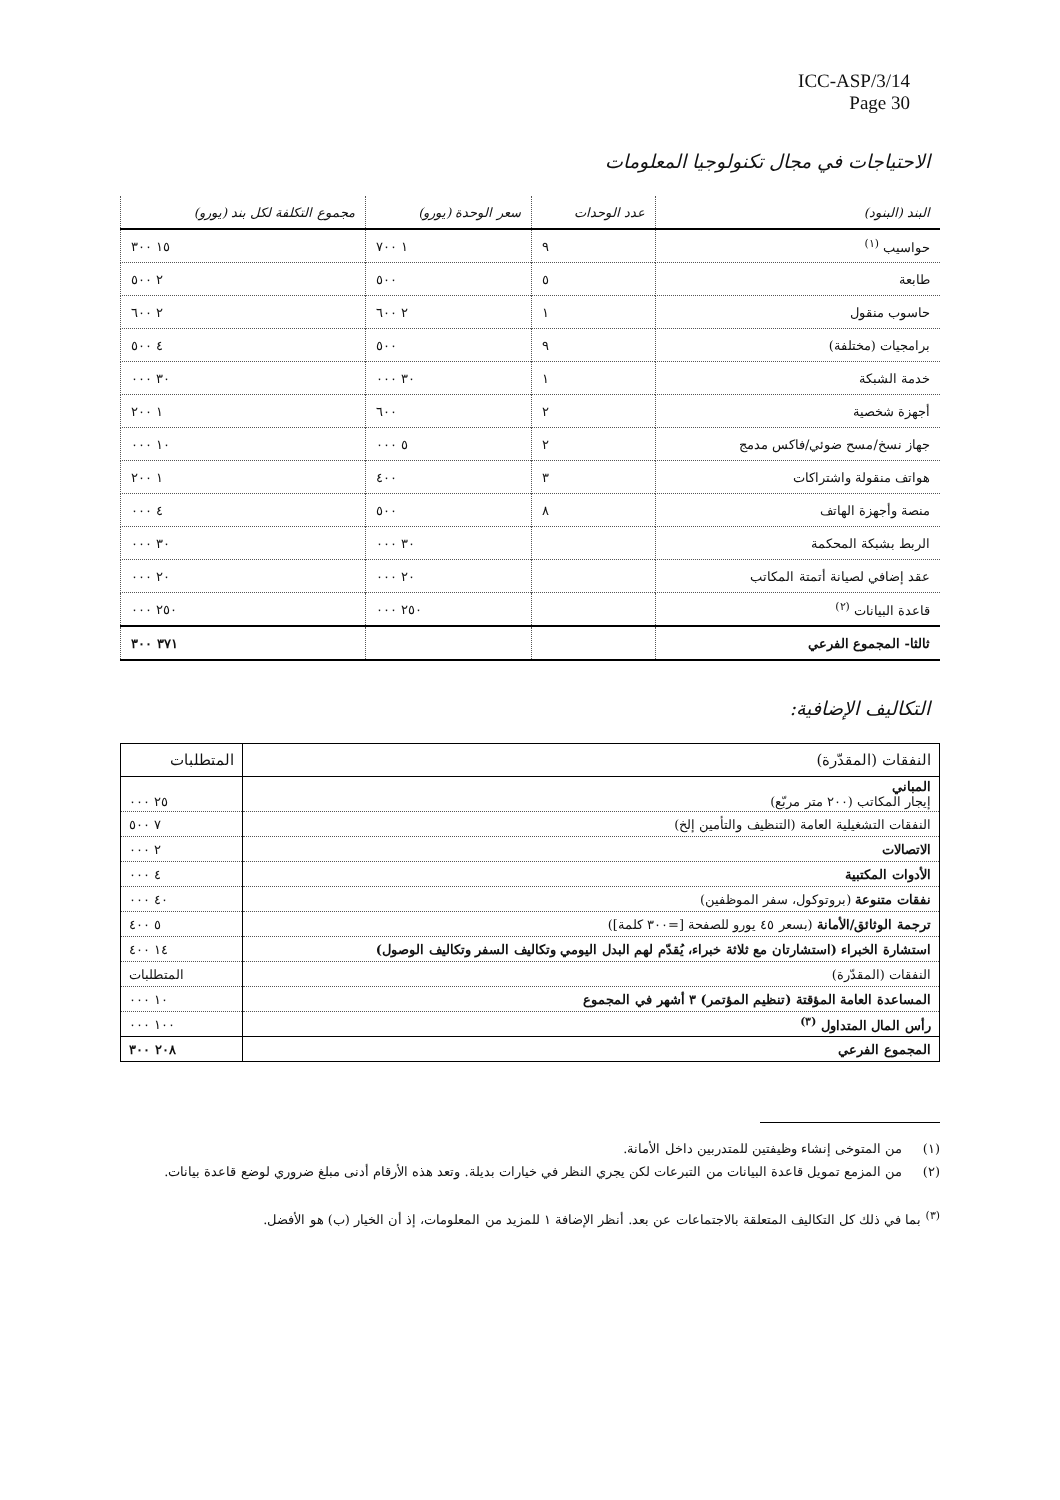ICC-ASP/3/14
Page 30
الاحتياجات في مجال تكنولوجيا المعلومات
| البند (البنود) | عدد الوحدات | سعر الوحدة (يورو) | مجموع التكلفة لكل بند (يورو) |
| --- | --- | --- | --- |
| حواسيب <sup>(١)</sup> | ٩ | ١ ٧٠٠ | ١٥ ٣٠٠ |
| طابعة | ٥ | ٥٠٠ | ٢ ٥٠٠ |
| حاسوب منقول | ١ | ٢ ٦٠٠ | ٢ ٦٠٠ |
| برامجيات (مختلفة) | ٩ | ٥٠٠ | ٤ ٥٠٠ |
| خدمة الشبكة | ١ | ٣٠ ٠٠٠ | ٣٠ ٠٠٠ |
| أجهزة شخصية | ٢ | ٦٠٠ | ١ ٢٠٠ |
| جهاز نسخ/مسح ضوئي/فاكس مدمج | ٢ | ٥ ٠٠٠ | ١٠ ٠٠٠ |
| هواتف منقولة واشتراكات | ٣ | ٤٠٠ | ١ ٢٠٠ |
| منصة وأجهزة الهاتف | ٨ | ٥٠٠ | ٤ ٠٠٠ |
| الربط بشبكة المحكمة | | ٣٠ ٠٠٠ | ٣٠ ٠٠٠ |
| عقد إضافي لصيانة أتمتة المكاتب | | ٢٠ ٠٠٠ | ٢٠ ٠٠٠ |
| قاعدة البيانات <sup>(٢)</sup> | | ٢٥٠ ٠٠٠ | ٢٥٠ ٠٠٠ |
| ثالثا- المجموع الفرعي | | | ٣٧١ ٣٠٠ |
التكاليف الإضافية:
| النفقات (المقدّرة) | المتطلبات |
| --- | --- |
| المباني إيجار المكاتب (٢٠٠ متر مربّع) | ٢٥ ٠٠٠ |
| النفقات التشغيلية العامة (التنظيف والتأمين إلخ) | ٧ ٥٠٠ |
| الاتصالات | ٢ ٠٠٠ |
| الأدوات المكتبية | ٤ ٠٠٠ |
| نفقات متنوعة (بروتوكول، سفر الموظفين) | ٤٠ ٠٠٠ |
| ترجمة الوثائق/الأمانة (بسعر ٤٥ يورو للصفحة [=٣٠٠ كلمة]) | ٥ ٤٠٠ |
| استشارة الخبراء (استشارتان مع ثلاثة خبراء، يُقدّم لهم البدل اليومي وتكاليف السفر وتكاليف الوصول) | ١٤ ٤٠٠ |
| النفقات (المقدّرة) | المتطلبات |
| المساعدة العامة المؤقتة (تنظيم المؤتمر) ٣ أشهر في المجموع | ١٠ ٠٠٠ |
| رأس المال المتداول <sup>(٣)</sup> | ١٠٠ ٠٠٠ |
| المجموع الفرعي | ٢٠٨ ٣٠٠ |
(١) من المتوخى إنشاء وظيفتين للمتدربين داخل الأمانة.
(٢) من المزمع تمويل قاعدة البيانات من التبرعات لكن يجري النظر في خيارات بديلة. وتعد هذه الأرقام أدنى مبلغ ضروري لوضع قاعدة بيانات.
<sup>(٣)</sup> بما في ذلك كل التكاليف المتعلقة بالاجتماعات عن بعد. أنظر الإضافة ١ للمزيد من المعلومات، إذ أن الخيار (ب) هو الأفضل.